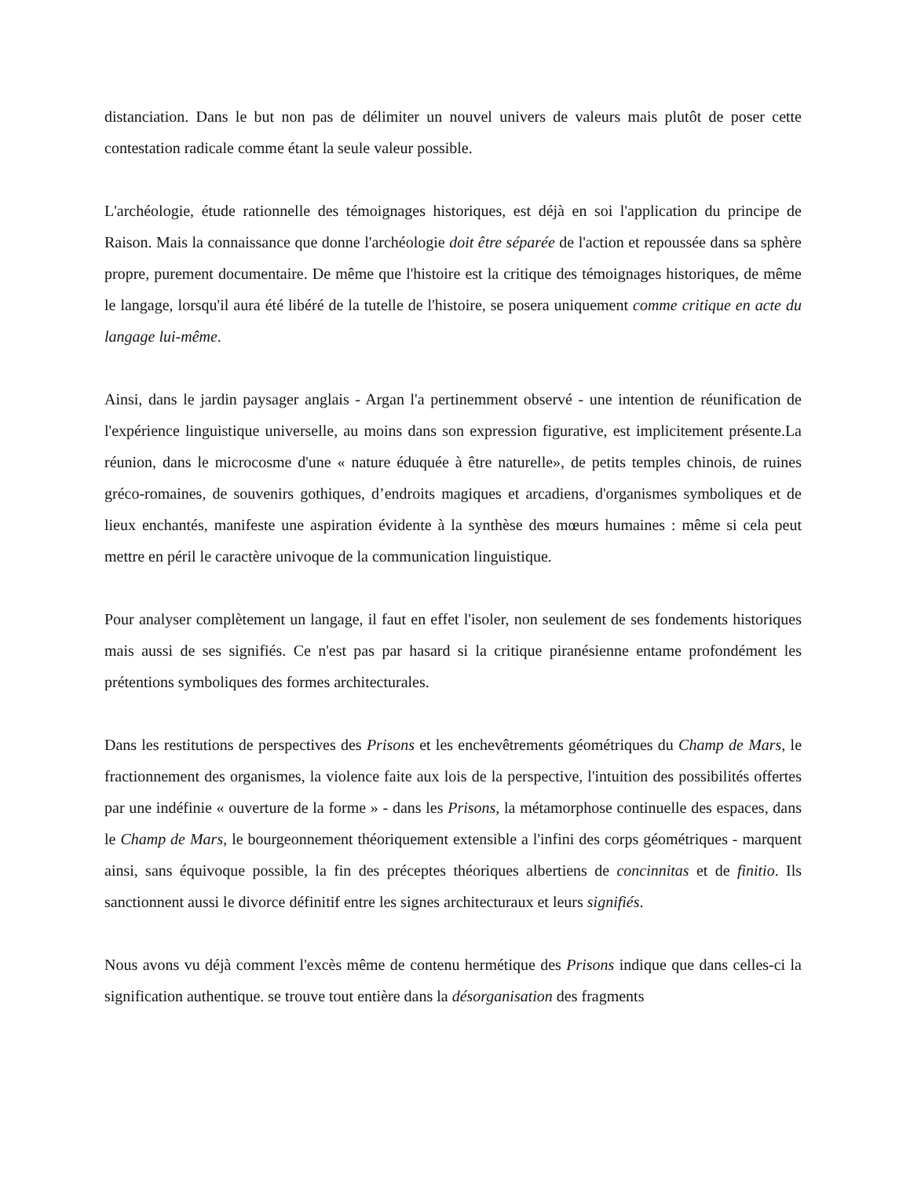distanciation. Dans le but non pas de délimiter un nouvel univers de valeurs mais plutôt de poser cette contestation radicale comme étant la seule valeur possible.
L'archéologie, étude rationnelle des témoignages historiques, est déjà en soi l'application du principe de Raison. Mais la connaissance que donne l'archéologie doit être séparée de l'action et repoussée dans sa sphère propre, purement documentaire. De même que l'histoire est la critique des témoignages historiques, de même le langage, lorsqu'il aura été libéré de la tutelle de l'histoire, se posera uniquement comme critique en acte du langage lui-même.
Ainsi, dans le jardin paysager anglais - Argan l'a pertinemment observé - une intention de réunification de l'expérience linguistique universelle, au moins dans son expression figurative, est implicitement présente.La réunion, dans le microcosme d'une « nature éduquée à être naturelle», de petits temples chinois, de ruines gréco-romaines, de souvenirs gothiques, d’endroits magiques et arcadiens, d'organismes symboliques et de lieux enchantés, manifeste une aspiration évidente à la synthèse des mœurs humaines : même si cela peut mettre en péril le caractère univoque de la communication linguistique.
Pour analyser complètement un langage, il faut en effet l'isoler, non seulement de ses fondements historiques mais aussi de ses signifiés. Ce n'est pas par hasard si la critique piranésienne entame profondément les prétentions symboliques des formes architecturales.
Dans les restitutions de perspectives des Prisons et les enchevêtrements géométriques du Champ de Mars, le fractionnement des organismes, la violence faite aux lois de la perspective, l'intuition des possibilités offertes par une indéfinie « ouverture de la forme » - dans les Prisons, la métamorphose continuelle des espaces, dans le Champ de Mars, le bourgeonnement théoriquement extensible a l'infini des corps géométriques - marquent ainsi, sans équivoque possible, la fin des préceptes théoriques albertiens de concinnitas et de finitio. Ils sanctionnent aussi le divorce définitif entre les signes architecturaux et leurs signifiés.
Nous avons vu déjà comment l'excès même de contenu hermétique des Prisons indique que dans celles-ci la signification authentique. se trouve tout entière dans la désorganisation des fragments